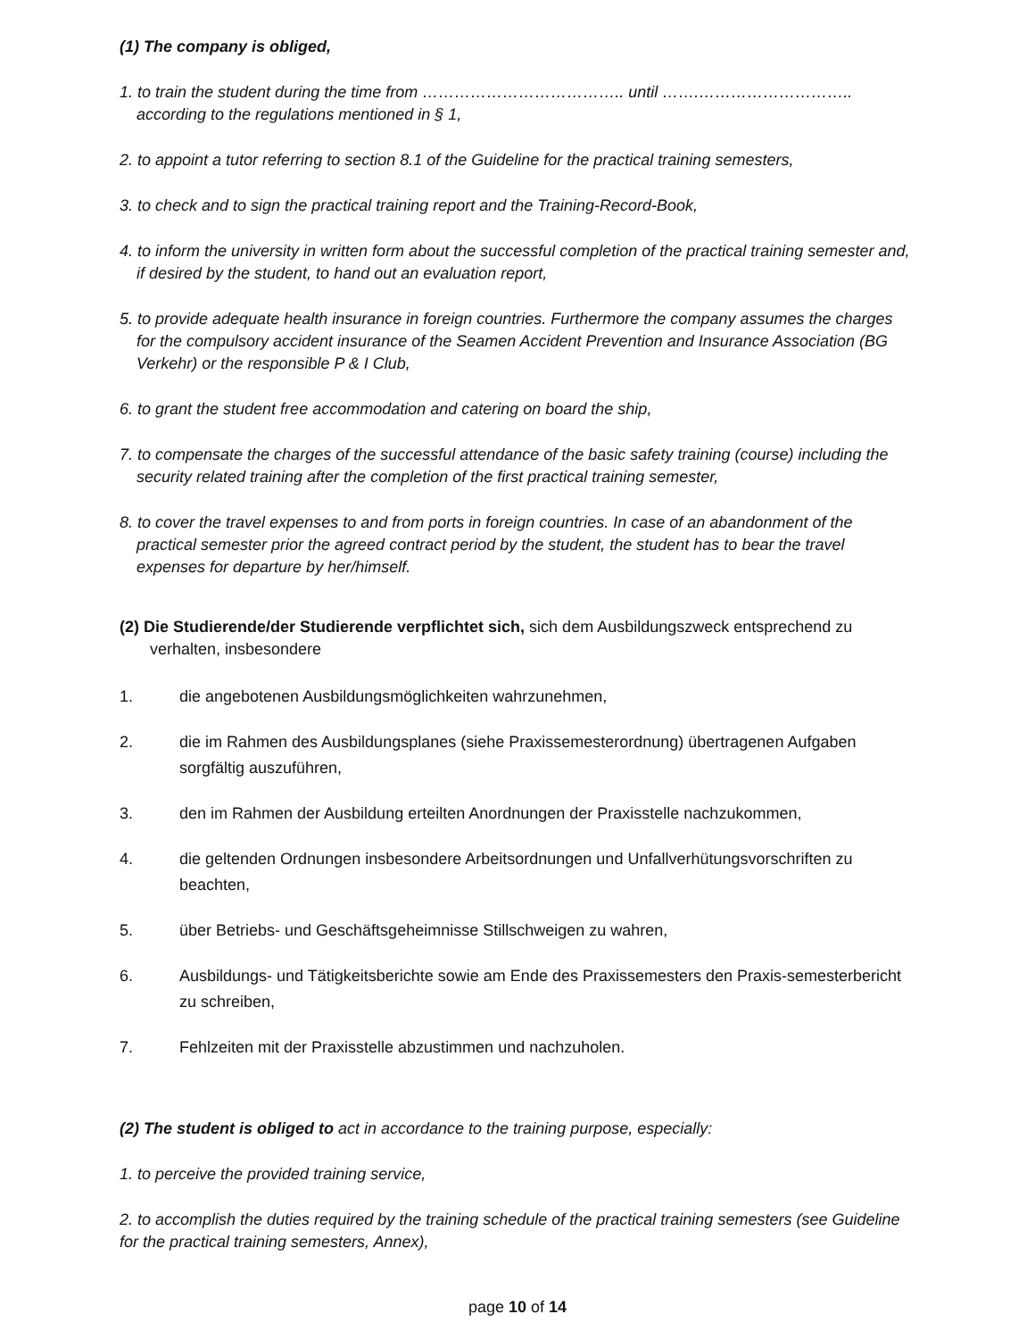(1) The company is obliged,
1. to train the student during the time from ……………………………….. until …….……………………….. according to the regulations mentioned in § 1,
2. to appoint a tutor referring to section 8.1 of the Guideline for the practical training semesters,
3. to check and to sign the practical training report and the Training-Record-Book,
4. to inform the university in written form about the successful completion of the practical training semester and, if desired by the student, to hand out an evaluation report,
5. to provide adequate health insurance in foreign countries. Furthermore the company assumes the charges for the compulsory accident insurance of the Seamen Accident Prevention and Insurance Association (BG Verkehr) or the responsible P & I Club,
6. to grant the student free accommodation and catering on board the ship,
7. to compensate the charges of the successful attendance of the basic safety training (course) including the security related training after the completion of the first practical training semester,
8. to cover the travel expenses to and from ports in foreign countries. In case of an abandonment of the practical semester prior the agreed contract period by the student, the student has to bear the travel expenses for departure by her/himself.
(2) Die Studierende/der Studierende verpflichtet sich, sich dem Ausbildungszweck entsprechend zu verhalten, insbesondere
1. die angebotenen Ausbildungsmöglichkeiten wahrzunehmen,
2. die im Rahmen des Ausbildungsplanes (siehe Praxissemesterordnung) übertragenen Aufgaben sorgfältig auszuführen,
3. den im Rahmen der Ausbildung erteilten Anordnungen der Praxisstelle nachzukommen,
4. die geltenden Ordnungen insbesondere Arbeitsordnungen und Unfallverhütungsvorschriften zu beachten,
5. über Betriebs- und Geschäftsgeheimnisse Stillschweigen zu wahren,
6. Ausbildungs- und Tätigkeitsberichte sowie am Ende des Praxissemesters den Praxis-semesterbericht zu schreiben,
7. Fehlzeiten mit der Praxisstelle abzustimmen und nachzuholen.
(2) The student is obliged to act in accordance to the training purpose, especially:
1. to perceive the provided training service,
2. to accomplish the duties required by the training schedule of the practical training semesters (see Guideline for the practical training semesters, Annex),
page 10 of 14